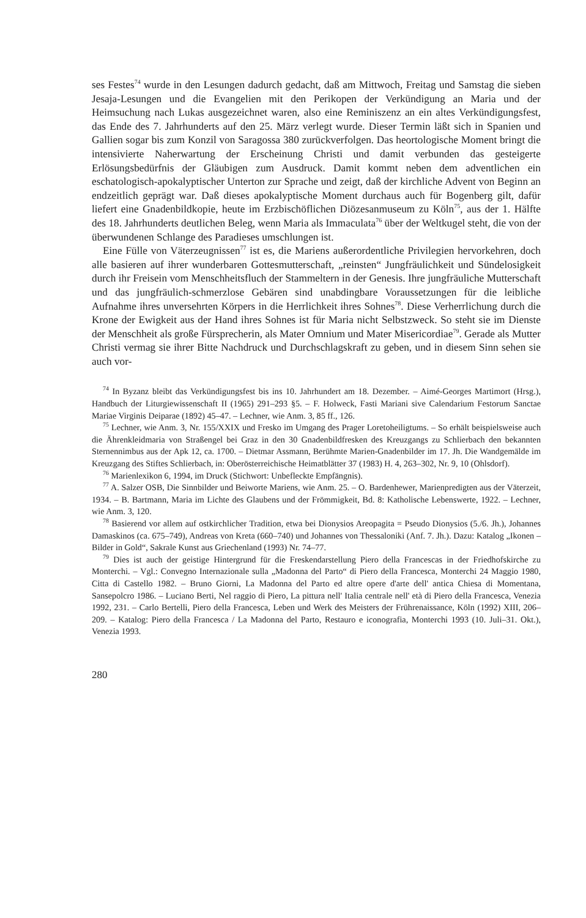ses Festes<sup>74</sup> wurde in den Lesungen dadurch gedacht, daß am Mittwoch, Freitag und Samstag die sieben Jesaja-Lesungen und die Evangelien mit den Perikopen der Verkündigung an Maria und der Heimsuchung nach Lukas ausgezeichnet waren, also eine Reminiszenz an ein altes Verkündigungsfest, das Ende des 7. Jahrhunderts auf den 25. März verlegt wurde. Dieser Termin läßt sich in Spanien und Gallien sogar bis zum Konzil von Saragossa 380 zurückverfolgen. Das heortologische Moment bringt die intensivierte Naherwartung der Erscheinung Christi und damit verbunden das gesteigerte Erlösungsbedürfnis der Gläubigen zum Ausdruck. Damit kommt neben dem adventlichen ein eschatologisch-apokalyptischer Unterton zur Sprache und zeigt, daß der kirchliche Advent von Beginn an endzeitlich geprägt war. Daß dieses apokalyptische Moment durchaus auch für Bogenberg gilt, dafür liefert eine Gnadenbildkopie, heute im Erzbischöflichen Diözesanmuseum zu Köln<sup>75</sup>, aus der 1. Hälfte des 18. Jahrhunderts deutlichen Beleg, wenn Maria als Immaculata<sup>76</sup> über der Weltkugel steht, die von der überwundenen Schlange des Paradieses umschlungen ist.
Eine Fülle von Väterzeugnissen<sup>77</sup> ist es, die Mariens außerordentliche Privilegien hervorkehren, doch alle basieren auf ihrer wunderbaren Gottesmutterschaft, „reinsten“ Jungfräulichkeit und Sündelosigkeit durch ihr Freisein vom Menschheitsfluch der Stammeltern in der Genesis. Ihre jungfräuliche Mutterschaft und das jungfräulich-schmerzlose Gebären sind unabdingbare Voraussetzungen für die leibliche Aufnahme ihres unversehrten Körpers in die Herrlichkeit ihres Sohnes<sup>78</sup>. Diese Verherrlichung durch die Krone der Ewigkeit aus der Hand ihres Sohnes ist für Maria nicht Selbstzweck. So steht sie im Dienste der Menschheit als große Fürsprecherin, als Mater Omnium und Mater Misericordiae<sup>79</sup>. Gerade als Mutter Christi vermag sie ihrer Bitte Nachdruck und Durchschlagskraft zu geben, und in diesem Sinn sehen sie auch vor-
<sup>74</sup> In Byzanz bleibt das Verkündigungsfest bis ins 10. Jahrhundert am 18. Dezember. – Aimé-Georges Martimort (Hrsg.), Handbuch der Liturgiewissenschaft II (1965) 291–293 §5. – F. Holweck, Fasti Mariani sive Calendarium Festorum Sanctae Mariae Virginis Deiparae (1892) 45–47. – Lechner, wie Anm. 3, 85 ff., 126.
<sup>75</sup> Lechner, wie Anm. 3, Nr. 155/XXIX und Fresko im Umgang des Prager Loretoheiligtums. – So erhält beispielsweise auch die Ährenkleidmaria von Straßengel bei Graz in den 30 Gnadenbildfresken des Kreuzgangs zu Schlierbach den bekannten Sternennimbus aus der Apk 12, ca. 1700. – Dietmar Assmann, Berühmte Marien-Gnadenbilder im 17. Jh. Die Wandgemälde im Kreuzgang des Stiftes Schlierbach, in: Oberösterreichische Heimatblätter 37 (1983) H. 4, 263–302, Nr. 9, 10 (Ohlsdorf).
<sup>76</sup> Marienlexikon 6, 1994, im Druck (Stichwort: Unbefleckte Empfängnis).
<sup>77</sup> A. Salzer OSB, Die Sinnbilder und Beiworte Mariens, wie Anm. 25. – O. Bardenhewer, Marienpredigten aus der Väterzeit, 1934. – B. Bartmann, Maria im Lichte des Glaubens und der Frömmigkeit, Bd. 8: Katholische Lebenswerte, 1922. – Lechner, wie Anm. 3, 120.
<sup>78</sup> Basierend vor allem auf ostkirchlicher Tradition, etwa bei Dionysios Areopagita = Pseudo Dionysios (5./6. Jh.), Johannes Damaskinos (ca. 675–749), Andreas von Kreta (660–740) und Johannes von Thessaloniki (Anf. 7. Jh.). Dazu: Katalog „Ikonen – Bilder in Gold“, Sakrale Kunst aus Griechenland (1993) Nr. 74–77.
<sup>79</sup> Dies ist auch der geistige Hintergrund für die Freskendarstellung Piero della Francescas in der Friedhofskirche zu Monterchi. – Vgl.: Convegno Internazionale sulla „Madonna del Parto“ di Piero della Francesca, Monterchi 24 Maggio 1980, Citta di Castello 1982. – Bruno Giorni, La Madonna del Parto ed altre opere d'arte dell' antica Chiesa di Momentana, Sansepolcro 1986. – Luciano Berti, Nel raggio di Piero, La pittura nell' Italia centrale nell' età di Piero della Francesca, Venezia 1992, 231. – Carlo Bertelli, Piero della Francesca, Leben und Werk des Meisters der Frührenaissance, Köln (1992) XIII, 206–209. – Katalog: Piero della Francesca / La Madonna del Parto, Restauro e iconografia, Monterchi 1993 (10. Juli–31. Okt.), Venezia 1993.
280